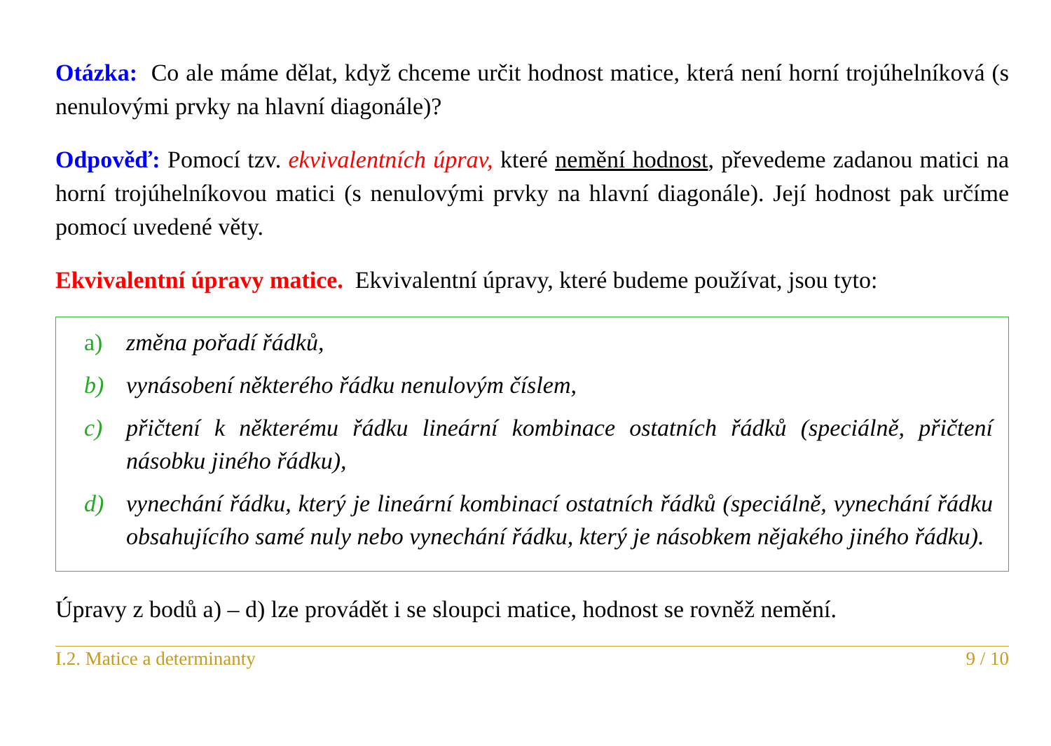Otázka: Co ale máme dělat, když chceme určit hodnost matice, která není horní troj­úhelníková (s nenulovými prvky na hlavní diagonále)?
Odpověď: Pomocí tzv. ekvivalentních úprav, které nemění hodnost, převedeme zadanou matici na horní trojúhelníkovou matici (s nenulovými prvky na hlavní diagonále). Její hodnost pak určíme pomocí uvedené věty.
Ekvivalentní úpravy matice. Ekvivalentní úpravy, které budeme používat, jsou tyto:
a) změna pořadí řádků,
b) vynásobení některého řádku nenulovým číslem,
c) přičtení k některému řádku lineární kombinace ostatních řádků (speciálně, při­čtení násobku jiného řádku),
d) vynechání řádku, který je lineární kombinací ostatních řádků (speciálně, vyne­chání řádku obsahujícího samé nuly nebo vynechání řádku, který je násobkem nějakého jiného řádku).
Úpravy z bodů a) – d) lze provádět i se sloupci matice, hodnost se rovněž nemění.
I.2. Matice a determinanty 9 / 10